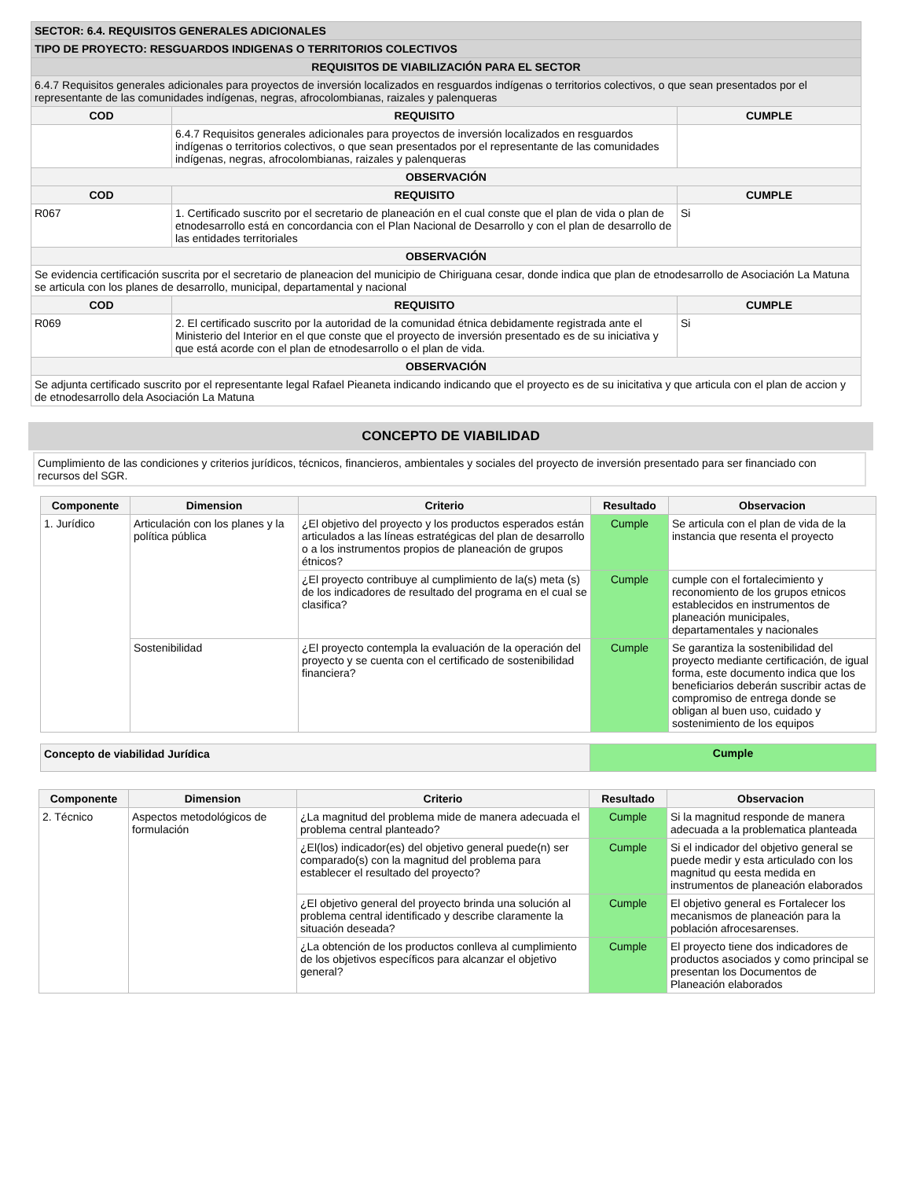| SECTOR: 6.4. REQUISITOS GENERALES ADICIONALES | | |
| TIPO DE PROYECTO: RESGUARDOS INDIGENAS O TERRITORIOS COLECTIVOS | | |
| REQUISITOS DE VIABILIZACIÓN PARA EL SECTOR | | |
| 6.4.7 Requisitos generales adicionales para proyectos de inversión localizados en resguardos indígenas o territorios colectivos, o que sean presentados por el representante de las comunidades indígenas, negras, afrocolombianas, raizales y palenqueras | | |
| COD | REQUISITO | CUMPLE |
| | 6.4.7 Requisitos generales adicionales para proyectos de inversión localizados en resguardos indígenas o territorios colectivos, o que sean presentados por el representante de las comunidades indígenas, negras, afrocolombianas, raizales y palenqueras | |
| OBSERVACIÓN | | |
| COD | REQUISITO | CUMPLE |
| R067 | 1. Certificado suscrito por el secretario de planeación en el cual conste que el plan de vida o plan de etnodesarrollo está en concordancia con el Plan Nacional de Desarrollo y con el plan de desarrollo de las entidades territoriales | Si |
| OBSERVACIÓN | | |
| Se evidencia certificación suscrita por el secretario de planeacion del municipio de Chiriguana cesar, donde indica que plan de etnodesarrollo de Asociación La Matuna se articula con los planes de desarrollo, municipal, departamental y nacional | | |
| COD | REQUISITO | CUMPLE |
| R069 | 2. El certificado suscrito por la autoridad de la comunidad étnica debidamente registrada ante el Ministerio del Interior en el que conste que el proyecto de inversión presentado es de su iniciativa y que está acorde con el plan de etnodesarrollo o el plan de vida. | Si |
| OBSERVACIÓN | | |
| Se adjunta certificado suscrito por el representante legal Rafael Pieaneta indicando indicando que el proyecto es de su inicitativa y que articula con el plan de accion y de etnodesarrollo dela Asociación La Matuna | | |
CONCEPTO DE VIABILIDAD
Cumplimiento de las condiciones y criterios jurídicos, técnicos, financieros, ambientales y sociales del proyecto de inversión presentado para ser financiado con recursos del SGR.
| Componente | Dimension | Criterio | Resultado | Observacion |
| --- | --- | --- | --- | --- |
| 1. Jurídico | Articulación con los planes y la política pública | ¿El objetivo del proyecto y los productos esperados están articulados a las líneas estratégicas del plan de desarrollo o a los instrumentos propios de planeación de grupos étnicos? | Cumple | Se articula con el plan de vida de la instancia que resenta el proyecto |
| | | ¿El proyecto contribuye al cumplimiento de la(s) meta (s) de los indicadores de resultado del programa en el cual se clasifica? | Cumple | cumple con el fortalecimiento y reconomiento de los grupos etnicos establecidos en instrumentos de planeación municipales, departamentales y nacionales |
| | Sostenibilidad | ¿El proyecto contempla la evaluación de la operación del proyecto y se cuenta con el certificado de sostenibilidad financiera? | Cumple | Se garantiza la sostenibilidad del proyecto mediante certificación, de igual forma, este documento indica que los beneficiarios deberán suscribir actas de compromiso de entrega donde se obligan al buen uso, cuidado y sostenimiento de los equipos |
| Concepto de viabilidad Jurídica | Cumple |
| Componente | Dimension | Criterio | Resultado | Observacion |
| --- | --- | --- | --- | --- |
| 2. Técnico | Aspectos metodológicos de formulación | ¿La magnitud del problema mide de manera adecuada el problema central planteado? | Cumple | Si la magnitud responde de manera adecuada a la problematica planteada |
| | | ¿El(los) indicador(es) del objetivo general puede(n) ser comparado(s) con la magnitud del problema para establecer el resultado del proyecto? | Cumple | Si el indicador del objetivo general se puede medir y esta articulado con los magnitud qu eesta medida en instrumentos de planeación elaborados |
| | | ¿El objetivo general del proyecto brinda una solución al problema central identificado y describe claramente la situación deseada? | Cumple | El objetivo general es Fortalecer los mecanismos de planeación para la población afrocesarenses. |
| | | ¿La obtención de los productos conlleva al cumplimiento de los objetivos específicos para alcanzar el objetivo general? | Cumple | El proyecto tiene dos indicadores de productos asociados y como principal se presentan los Documentos de Planeación elaborados |